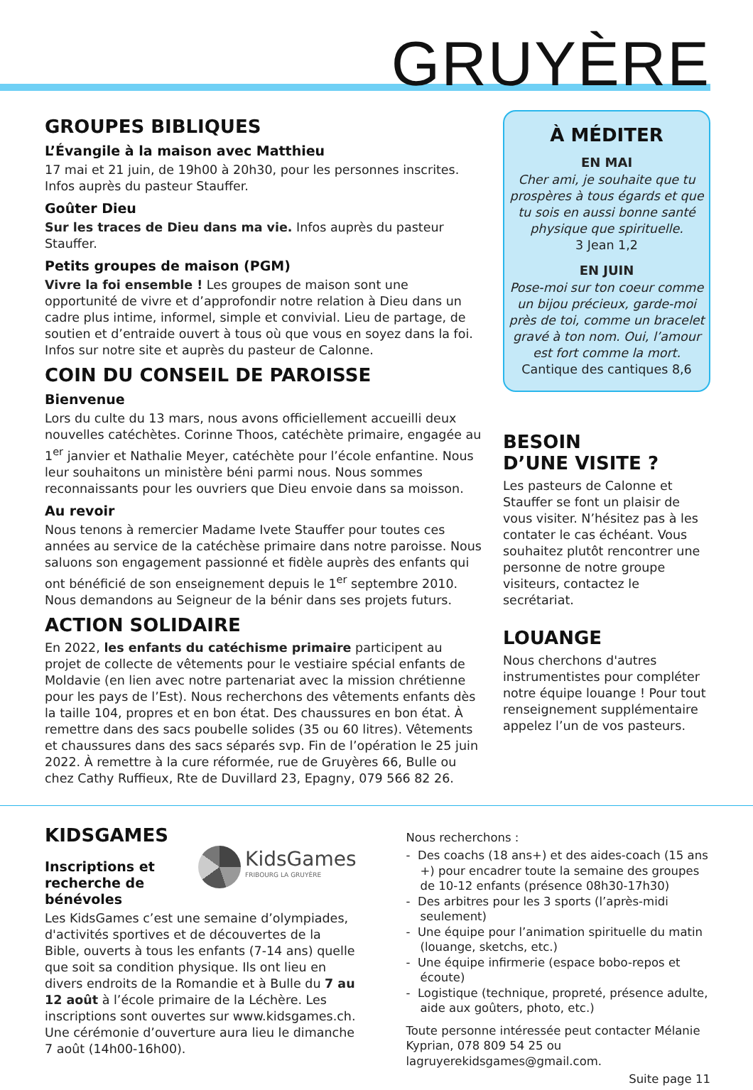GRUYÈRE
GROUPES BIBLIQUES
L’Évangile à la maison avec Matthieu
17 mai et 21 juin, de 19h00 à 20h30, pour les personnes inscrites. Infos auprès du pasteur Stauffer.
Goûter Dieu
Sur les traces de Dieu dans ma vie. Infos auprès du pasteur Stauffer.
Petits groupes de maison (PGM)
Vivre la foi ensemble ! Les groupes de maison sont une opportunité de vivre et d’approfondir notre relation à Dieu dans un cadre plus intime, informel, simple et convivial. Lieu de partage, de soutien et d’entraide ouvert à tous où que vous en soyez dans la foi. Infos sur notre site et auprès du pasteur de Calonne.
COIN DU CONSEIL DE PAROISSE
Bienvenue
Lors du culte du 13 mars, nous avons officiellement accueilli deux nouvelles catéchètes. Corinne Thoos, catéchète primaire, engagée au 1<sup>er</sup> janvier et Nathalie Meyer, catéchète pour l’école enfantine. Nous leur souhaitons un ministère béni parmi nous. Nous sommes reconnaissants pour les ouvriers que Dieu envoie dans sa moisson.
Au revoir
Nous tenons à remercier Madame Ivete Stauffer pour toutes ces années au service de la catéchèse primaire dans notre paroisse. Nous saluons son engagement passionné et fidèle auprès des enfants qui ont bénéficié de son enseignement depuis le 1<sup>er</sup> septembre 2010. Nous demandons au Seigneur de la bénir dans ses projets futurs.
ACTION SOLIDAIRE
En 2022, les enfants du catéchisme primaire participent au projet de collecte de vêtements pour le vestiaire spécial enfants de Moldavie (en lien avec notre partenariat avec la mission chrétienne pour les pays de l’Est). Nous recherchons des vêtements enfants dès la taille 104, propres et en bon état. Des chaussures en bon état. À remettre dans des sacs poubelle solides (35 ou 60 litres). Vêtements et chaussures dans des sacs séparés svp. Fin de l’opération le 25 juin 2022. À remettre à la cure réformée, rue de Gruyères 66, Bulle ou chez Cathy Ruffieux, Rte de Duvillard 23, Epagny, 079 566 82 26.
À MÉDITER
EN MAI
Cher ami, je souhaite que tu prospères à tous égards et que tu sois en aussi bonne santé physique que spirituelle.
3 Jean 1,2
EN JUIN
Pose-moi sur ton coeur comme un bijou précieux, garde-moi près de toi, comme un bracelet gravé à ton nom. Oui, l’amour est fort comme la mort.
Cantique des cantiques 8,6
BESOIN
D’UNE VISITE ?
Les pasteurs de Calonne et Stauffer se font un plaisir de vous visiter. N’hésitez pas à les contater le cas échéant. Vous souhaitez plutôt rencontrer une personne de notre groupe visiteurs, contactez le secrétariat.
LOUANGE
Nous cherchons d'autres instrumentistes pour compléter notre équipe louange ! Pour tout renseignement supplémentaire appelez l’un de vos pasteurs.
KIDSGAMES
Inscriptions et
recherche de bénévoles
KidsGames
FRIBOURG LA GRUYÈRE
Les KidsGames c’est une semaine d’olympiades, d'activités sportives et de découvertes de la Bible, ouverts à tous les enfants (7-14 ans) quelle que soit sa condition physique. Ils ont lieu en divers endroits de la Romandie et à Bulle du 7 au 12 août à l’école primaire de la Léchère. Les inscriptions sont ouvertes sur www.kidsgames.ch.
Une cérémonie d’ouverture aura lieu le dimanche 7 août (14h00-16h00).
Nous recherchons :
- Des coachs (18 ans+) et des aides-coach (15 ans +) pour encadrer toute la semaine des groupes de 10-12 enfants (présence 08h30-17h30)
- Des arbitres pour les 3 sports (l’après-midi seulement)
- Une équipe pour l’animation spirituelle du matin (louange, sketchs, etc.)
- Une équipe infirmerie (espace bobo-repos et écoute)
- Logistique (technique, propreté, présence adulte, aide aux goûters, photo, etc.)
Toute personne intéressée peut contacter Mélanie Kyprian, 078 809 54 25 ou lagruyerekidsgames@gmail.com.
Suite page 11